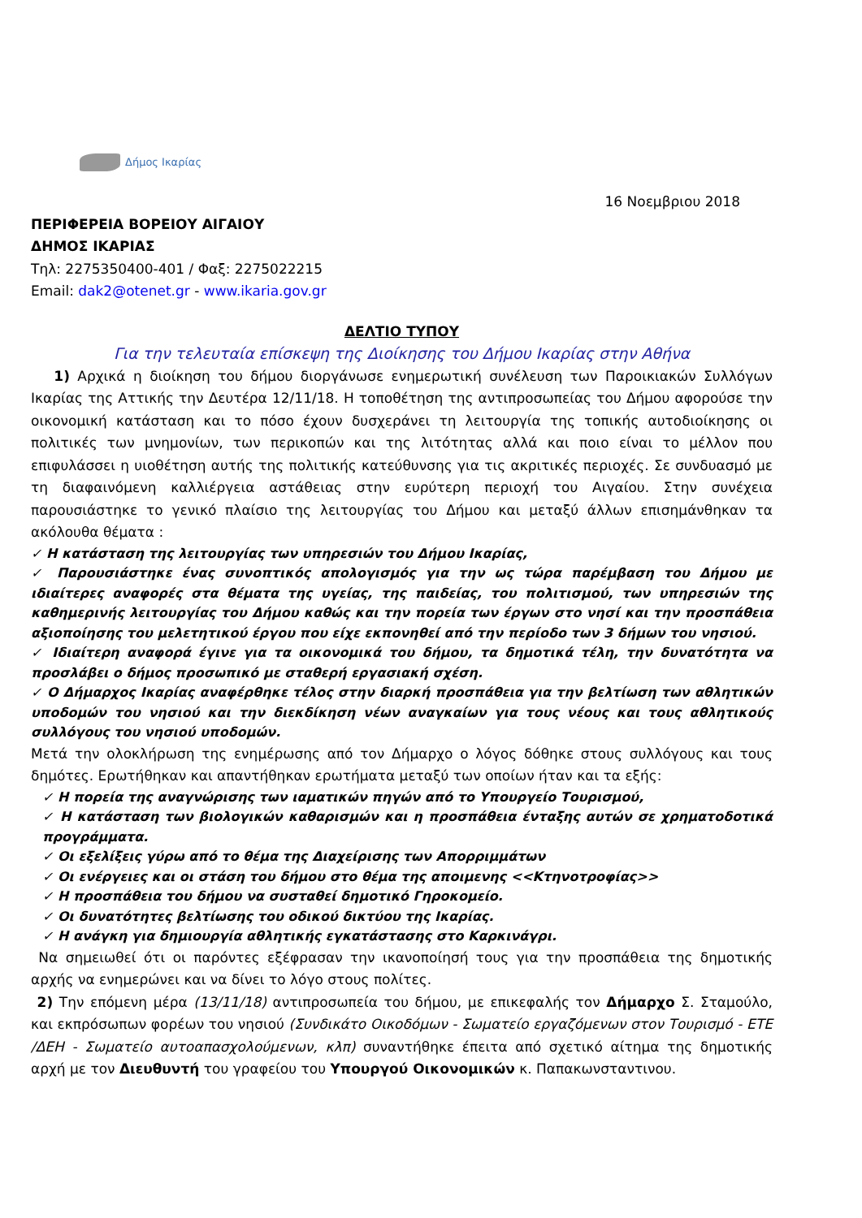Δήμος Ικαρίας
16 Νοεμβριου 2018
ΠΕΡΙΦΕΡΕΙΑ ΒΟΡΕΙΟΥ ΑΙΓΑΙΟΥ
ΔΗΜΟΣ ΙΚΑΡΙΑΣ
Τηλ: 2275350400-401 / Φαξ: 2275022215
Email: dak2@otenet.gr - www.ikaria.gov.gr
ΔΕΛΤΙΟ ΤΥΠΟΥ
Για την τελευταία επίσκεψη της Διοίκησης του Δήμου Ικαρίας στην Αθήνα
1) Αρχικά η διοίκηση του δήμου διοργάνωσε ενημερωτική συνέλευση των Παροικιακών Συλλόγων Ικαρίας της Αττικής την Δευτέρα 12/11/18. Η τοποθέτηση της αντιπροσωπείας του Δήμου αφορούσε την οικονομική κατάσταση και το πόσο έχουν δυσχεράνει τη λειτουργία της τοπικής αυτοδιοίκησης οι πολιτικές των μνημονίων, των περικοπών και της λιτότητας αλλά και ποιο είναι το μέλλον που επιφυλάσσει η υιοθέτηση αυτής της πολιτικής κατεύθυνσης για τις ακριτικές περιοχές. Σε συνδυασμό με τη διαφαινόμενη καλλιέργεια αστάθειας στην ευρύτερη περιοχή του Αιγαίου. Στην συνέχεια παρουσιάστηκε το γενικό πλαίσιο της λειτουργίας του Δήμου και μεταξύ άλλων επισημάνθηκαν τα ακόλουθα θέματα :
✓ Η κατάσταση της λειτουργίας των υπηρεσιών του Δήμου Ικαρίας,
✓ Παρουσιάστηκε ένας συνοπτικός απολογισμός για την ως τώρα παρέμβαση του Δήμου με ιδιαίτερες αναφορές στα θέματα της υγείας, της παιδείας, του πολιτισμού, των υπηρεσιών της καθημερινής λειτουργίας του Δήμου καθώς και την πορεία των έργων στο νησί και την προσπάθεια αξιοποίησης του μελετητικού έργου που είχε εκπονηθεί από την περίοδο των 3 δήμων του νησιού.
✓ Ιδιαίτερη αναφορά έγινε για τα οικονομικά του δήμου, τα δημοτικά τέλη, την δυνατότητα να προσλάβει ο δήμος προσωπικό με σταθερή εργασιακή σχέση.
✓ Ο Δήμαρχος Ικαρίας αναφέρθηκε τέλος στην διαρκή προσπάθεια για την βελτίωση των αθλητικών υποδομών του νησιού και την διεκδίκηση νέων αναγκαίων για τους νέους και τους αθλητικούς συλλόγους του νησιού υποδομών.
Μετά την ολοκλήρωση της ενημέρωσης από τον Δήμαρχο ο λόγος δόθηκε στους συλλόγους και τους δημότες. Ερωτήθηκαν και απαντήθηκαν ερωτήματα μεταξύ των οποίων ήταν και τα εξής:
✓ Η πορεία της αναγνώρισης των ιαματικών πηγών από το Υπουργείο Τουρισμού,
✓ Η κατάσταση των βιολογικών καθαρισμών και η προσπάθεια ένταξης αυτών σε χρηματοδοτικά προγράμματα.
✓ Οι εξελίξεις γύρω από το θέμα της Διαχείρισης των Απορριμμάτων
✓ Οι ενέργειες και οι στάση του δήμου στο θέμα της αποιμενης <<Κτηνοτροφίας>>
✓ Η προσπάθεια του δήμου να συσταθεί δημοτικό Γηροκομείο.
✓ Οι δυνατότητες βελτίωσης του οδικού δικτύου της Ικαρίας.
✓ Η ανάγκη για δημιουργία αθλητικής εγκατάστασης στο Καρκινάγρι.
Να σημειωθεί ότι οι παρόντες εξέφρασαν την ικανοποίησή τους για την προσπάθεια της δημοτικής αρχής να ενημερώνει και να δίνει το λόγο στους πολίτες.
2) Την επόμενη μέρα (13/11/18) αντιπροσωπεία του δήμου, με επικεφαλής τον Δήμαρχο Σ. Σταμούλο, και εκπρόσωπων φορέων του νησιού (Συνδικάτο Οικοδόμων - Σωματείο εργαζόμενων στον Τουρισμό - ΕΤΕ /ΔΕΗ - Σωματείο αυτοαπασχολούμενων, κλπ) συναντήθηκε έπειτα από σχετικό αίτημα της δημοτικής αρχή με τον Διευθυντή του γραφείου του Υπουργού Οικονομικών κ. Παπακωνσταντινου.